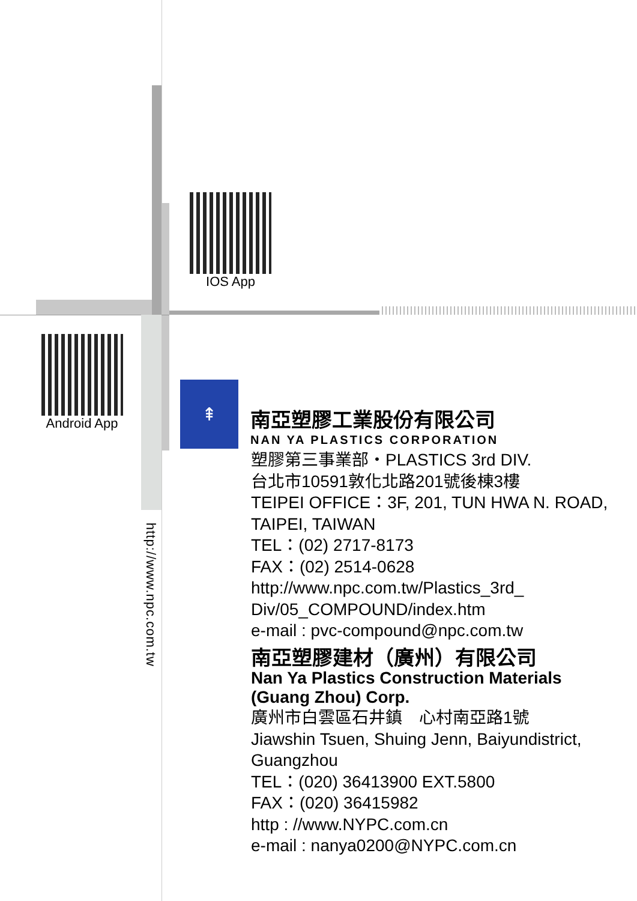IOS App
Android App
http://www.npc.com.tw
⇞
南亞塑膠工業股份有限公司
NAN YA PLASTICS CORPORATION
塑膠第三事業部・PLASTICS 3rd DIV.
台北市10591敦化北路201號後棟3樓
TEIPEI OFFICE：3F, 201, TUN HWA N. ROAD, TAIPEI, TAIWAN
TEL：(02) 2717-8173
FAX：(02) 2514-0628
http://www.npc.com.tw/Plastics_3rd_ Div/05_COMPOUND/index.htm
e-mail : pvc-compound@npc.com.tw
南亞塑膠建材（廣州）有限公司
Nan Ya Plastics Construction Materials (Guang Zhou) Corp.
廣州市白雲區石井鎮　心村南亞路1號
Jiawshin Tsuen, Shuing Jenn, Baiyundistrict, Guangzhou
TEL：(020) 36413900 EXT.5800
FAX：(020) 36415982
http : //www.NYPC.com.cn
e-mail : nanya0200@NYPC.com.cn